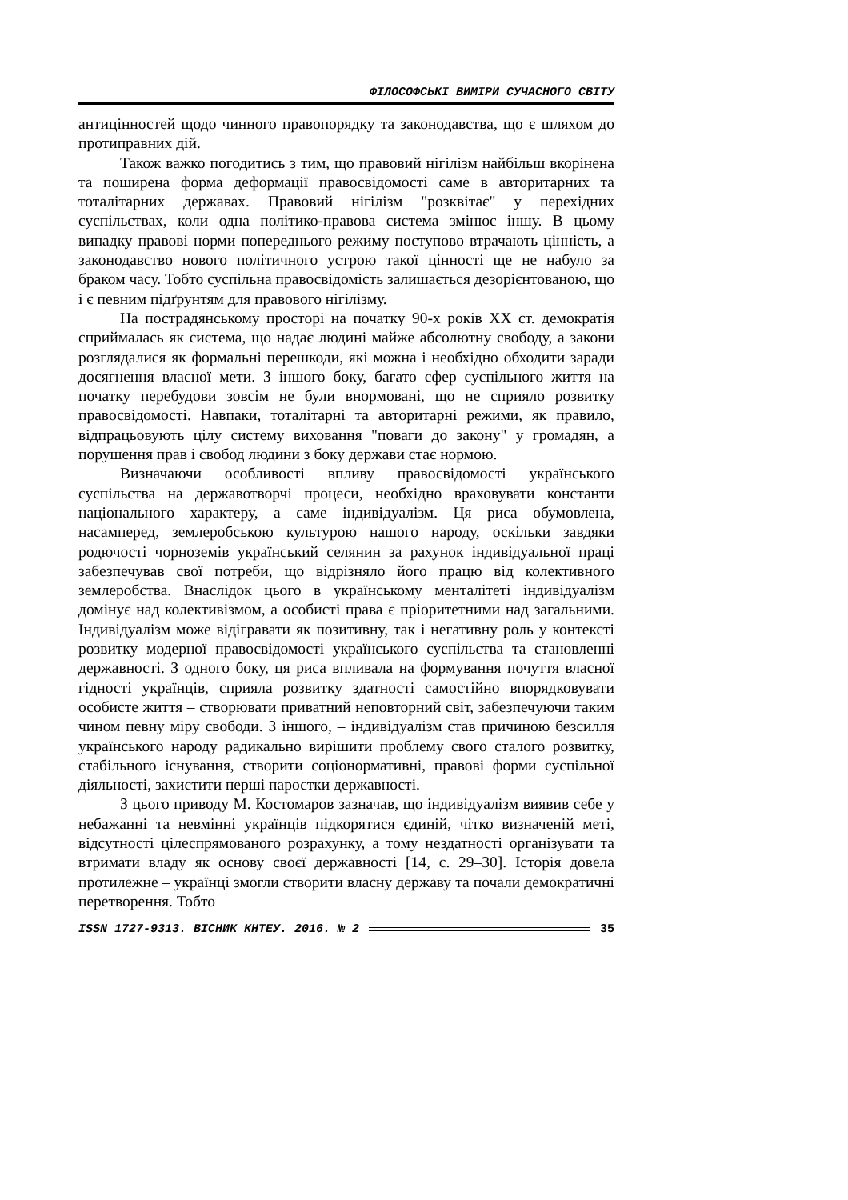ФІЛОСОФСЬКІ ВИМІРИ СУЧАСНОГО СВІТУ
антицінностей щодо чинного правопорядку та законодавства, що є шляхом до протиправних дій.
Також важко погодитись з тим, що правовий нігілізм найбільш вкорінена та поширена форма деформації правосвідомості саме в авторитарних та тоталітарних державах. Правовий нігілізм "розквітає" у перехідних суспільствах, коли одна політико-правова система змінює іншу. В цьому випадку правові норми попереднього режиму поступово втрачають цінність, а законодавство нового політичного устрою такої цінності ще не набуло за браком часу. Тобто суспільна правосвідомість залишається дезорієнтованою, що і є певним підґрунтям для правового нігілізму.
На пострадянському просторі на початку 90-х років ХХ ст. демократія сприймалась як система, що надає людині майже абсолютну свободу, а закони розглядалися як формальні перешкоди, які можна і необхідно обходити заради досягнення власної мети. З іншого боку, багато сфер суспільного життя на початку перебудови зовсім не були внормовані, що не сприяло розвитку правосвідомості. Навпаки, тоталітарні та авторитарні режими, як правило, відпрацьовують цілу систему виховання "поваги до закону" у громадян, а порушення прав і свобод людини з боку держави стає нормою.
Визначаючи особливості впливу правосвідомості українського суспільства на державотворчі процеси, необхідно враховувати константи національного характеру, а саме індивідуалізм. Ця риса обумовлена, насамперед, землеробською культурою нашого народу, оскільки завдяки родючості чорноземів український селянин за рахунок індивідуальної праці забезпечував свої потреби, що відрізняло його працю від колективного землеробства. Внаслідок цього в українському менталітеті індивідуалізм домінує над колективізмом, а особисті права є пріоритетними над загальними. Індивідуалізм може відігравати як позитивну, так і негативну роль у контексті розвитку модерної правосвідомості українського суспільства та становленні державності. З одного боку, ця риса впливала на формування почуття власної гідності українців, сприяла розвитку здатності самостійно впорядковувати особисте життя – створювати приватний неповторний світ, забезпечуючи таким чином певну міру свободи. З іншого, – індивідуалізм став причиною безсилля українського народу радикально вирішити проблему свого сталого розвитку, стабільного існування, створити соціонормативні, правові форми суспільної діяльності, захистити перші паростки державності.
З цього приводу М. Костомаров зазначав, що індивідуалізм виявив себе у небажанні та невмінні українців підкорятися єдиній, чітко визначеній меті, відсутності цілеспрямованого розрахунку, а тому нездатності організувати та втримати владу як основу своєї державності [14, с. 29–30]. Історія довела протилежне – українці змогли створити власну державу та почали демократичні перетворення. Тобто
ISSN 1727-9313. ВІСНИК КНТЕУ. 2016. № 2 35